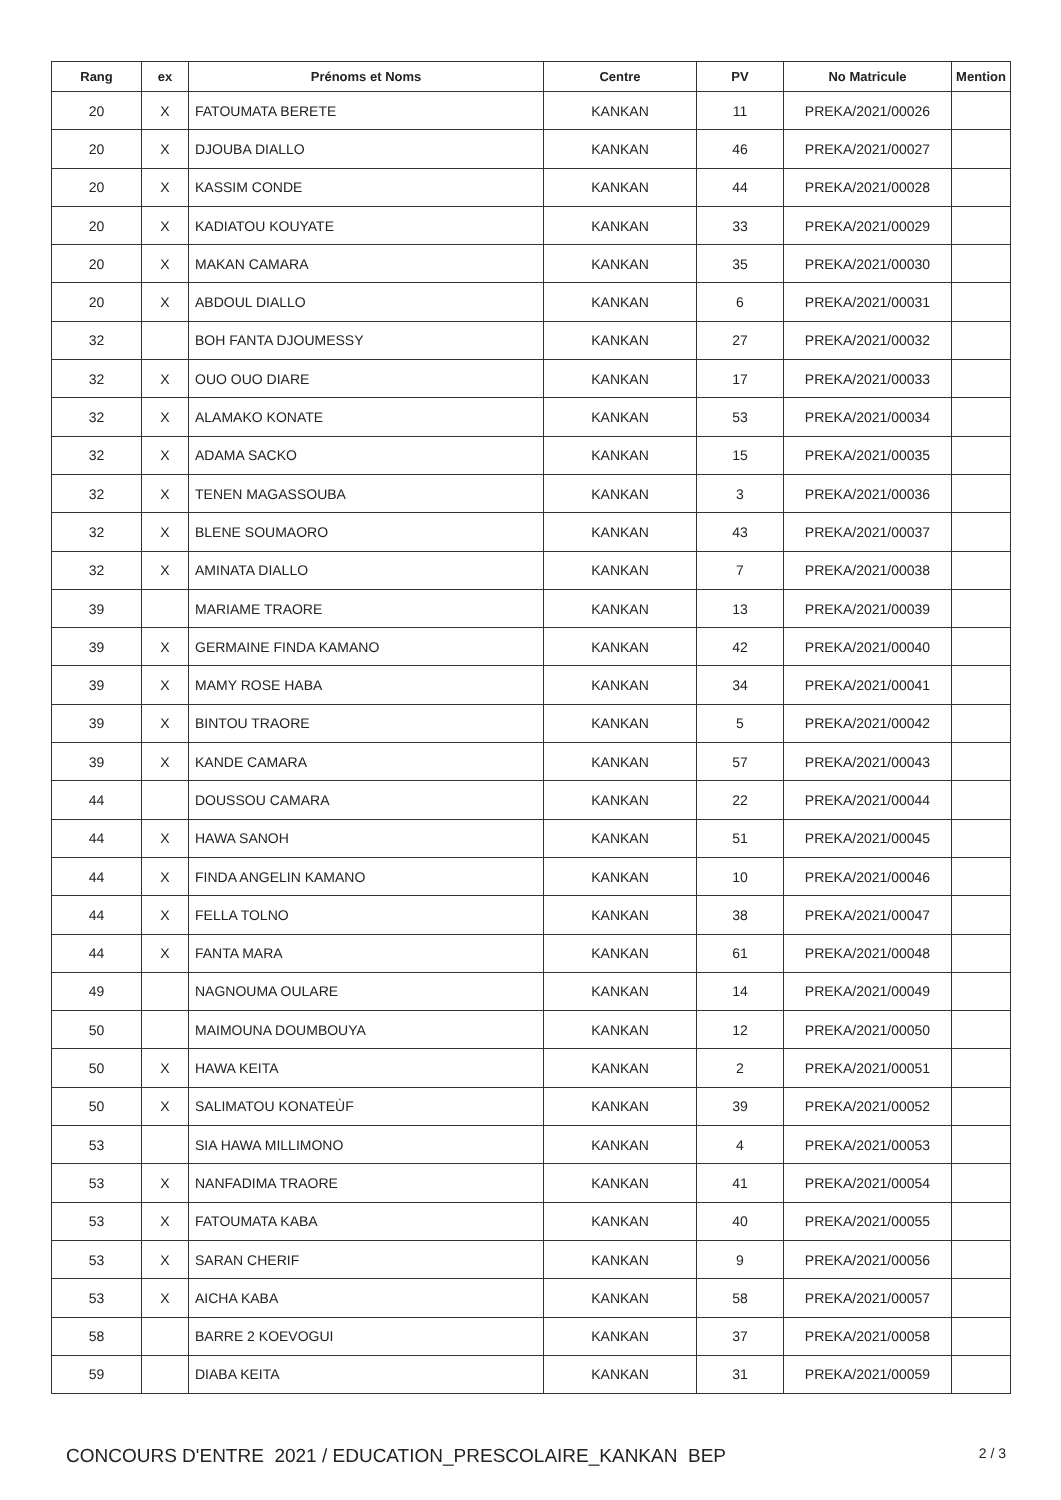| Rang | ex | Prénoms et Noms | Centre | PV | No Matricule | Mention |
| --- | --- | --- | --- | --- | --- | --- |
| 20 | X | FATOUMATA BERETE | KANKAN | 11 | PREKA/2021/00026 | |
| 20 | X | DJOUBA DIALLO | KANKAN | 46 | PREKA/2021/00027 | |
| 20 | X | KASSIM CONDE | KANKAN | 44 | PREKA/2021/00028 | |
| 20 | X | KADIATOU KOUYATE | KANKAN | 33 | PREKA/2021/00029 | |
| 20 | X | MAKAN CAMARA | KANKAN | 35 | PREKA/2021/00030 | |
| 20 | X | ABDOUL DIALLO | KANKAN | 6 | PREKA/2021/00031 | |
| 32 | | BOH FANTA DJOUMESSY | KANKAN | 27 | PREKA/2021/00032 | |
| 32 | X | OUO OUO DIARE | KANKAN | 17 | PREKA/2021/00033 | |
| 32 | X | ALAMAKO KONATE | KANKAN | 53 | PREKA/2021/00034 | |
| 32 | X | ADAMA SACKO | KANKAN | 15 | PREKA/2021/00035 | |
| 32 | X | TENEN MAGASSOUBA | KANKAN | 3 | PREKA/2021/00036 | |
| 32 | X | BLENE SOUMAORO | KANKAN | 43 | PREKA/2021/00037 | |
| 32 | X | AMINATA DIALLO | KANKAN | 7 | PREKA/2021/00038 | |
| 39 | | MARIAME TRAORE | KANKAN | 13 | PREKA/2021/00039 | |
| 39 | X | GERMAINE FINDA KAMANO | KANKAN | 42 | PREKA/2021/00040 | |
| 39 | X | MAMY ROSE HABA | KANKAN | 34 | PREKA/2021/00041 | |
| 39 | X | BINTOU TRAORE | KANKAN | 5 | PREKA/2021/00042 | |
| 39 | X | KANDE CAMARA | KANKAN | 57 | PREKA/2021/00043 | |
| 44 | | DOUSSOU CAMARA | KANKAN | 22 | PREKA/2021/00044 | |
| 44 | X | HAWA SANOH | KANKAN | 51 | PREKA/2021/00045 | |
| 44 | X | FINDA ANGELIN KAMANO | KANKAN | 10 | PREKA/2021/00046 | |
| 44 | X | FELLA TOLNO | KANKAN | 38 | PREKA/2021/00047 | |
| 44 | X | FANTA MARA | KANKAN | 61 | PREKA/2021/00048 | |
| 49 | | NAGNOUMA OULARE | KANKAN | 14 | PREKA/2021/00049 | |
| 50 | | MAIMOUNA DOUMBOUYA | KANKAN | 12 | PREKA/2021/00050 | |
| 50 | X | HAWA KEITA | KANKAN | 2 | PREKA/2021/00051 | |
| 50 | X | SALIMATOU KONATEÙF | KANKAN | 39 | PREKA/2021/00052 | |
| 53 | | SIA HAWA MILLIMONO | KANKAN | 4 | PREKA/2021/00053 | |
| 53 | X | NANFADIMA TRAORE | KANKAN | 41 | PREKA/2021/00054 | |
| 53 | X | FATOUMATA KABA | KANKAN | 40 | PREKA/2021/00055 | |
| 53 | X | SARAN CHERIF | KANKAN | 9 | PREKA/2021/00056 | |
| 53 | X | AICHA KABA | KANKAN | 58 | PREKA/2021/00057 | |
| 58 | | BARRE 2 KOEVOGUI | KANKAN | 37 | PREKA/2021/00058 | |
| 59 | | DIABA KEITA | KANKAN | 31 | PREKA/2021/00059 | |
CONCOURS D'ENTRE 2021 / EDUCATION_PRESCOLAIRE_KANKAN BEP 2 / 3